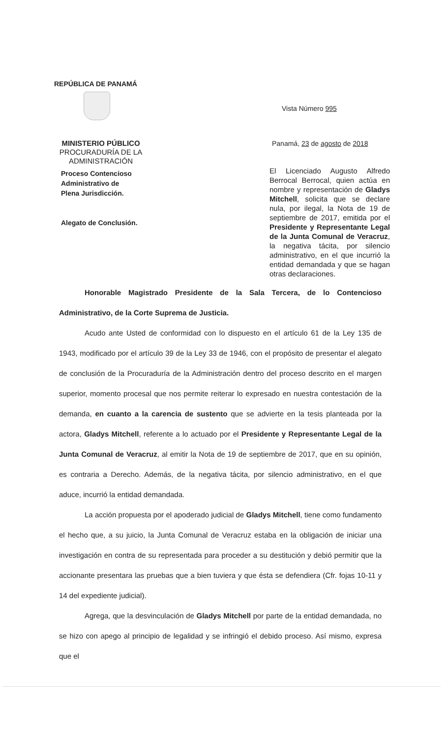REPÚBLICA DE PANAMÁ
MINISTERIO PÚBLICO
PROCURADURÍA DE LA
ADMINISTRACIÓN
Proceso Contencioso
Administrativo de
Plena Jurisdicción.
Alegato de Conclusión.
Vista Número 995
Panamá, 23 de agosto de 2018
El Licenciado Augusto Alfredo Berrocal Berrocal, quien actúa en nombre y representación de Gladys Mitchell, solicita que se declare nula, por ilegal, la Nota de 19 de septiembre de 2017, emitida por el Presidente y Representante Legal de la Junta Comunal de Veracruz, la negativa tácita, por silencio administrativo, en el que incurrió la entidad demandada y que se hagan otras declaraciones.
Honorable Magistrado Presidente de la Sala Tercera, de lo Contencioso Administrativo, de la Corte Suprema de Justicia.
Acudo ante Usted de conformidad con lo dispuesto en el artículo 61 de la Ley 135 de 1943, modificado por el artículo 39 de la Ley 33 de 1946, con el propósito de presentar el alegato de conclusión de la Procuraduría de la Administración dentro del proceso descrito en el margen superior, momento procesal que nos permite reiterar lo expresado en nuestra contestación de la demanda, en cuanto a la carencia de sustento que se advierte en la tesis planteada por la actora, Gladys Mitchell, referente a lo actuado por el Presidente y Representante Legal de la Junta Comunal de Veracruz, al emitir la Nota de 19 de septiembre de 2017, que en su opinión, es contraria a Derecho. Además, de la negativa tácita, por silencio administrativo, en el que aduce, incurrió la entidad demandada.
La acción propuesta por el apoderado judicial de Gladys Mitchell, tiene como fundamento el hecho que, a su juicio, la Junta Comunal de Veracruz estaba en la obligación de iniciar una investigación en contra de su representada para proceder a su destitución y debió permitir que la accionante presentara las pruebas que a bien tuviera y que ésta se defendiera (Cfr. fojas 10-11 y 14 del expediente judicial).
Agrega, que la desvinculación de Gladys Mitchell por parte de la entidad demandada, no se hizo con apego al principio de legalidad y se infringió el debido proceso. Así mismo, expresa que el